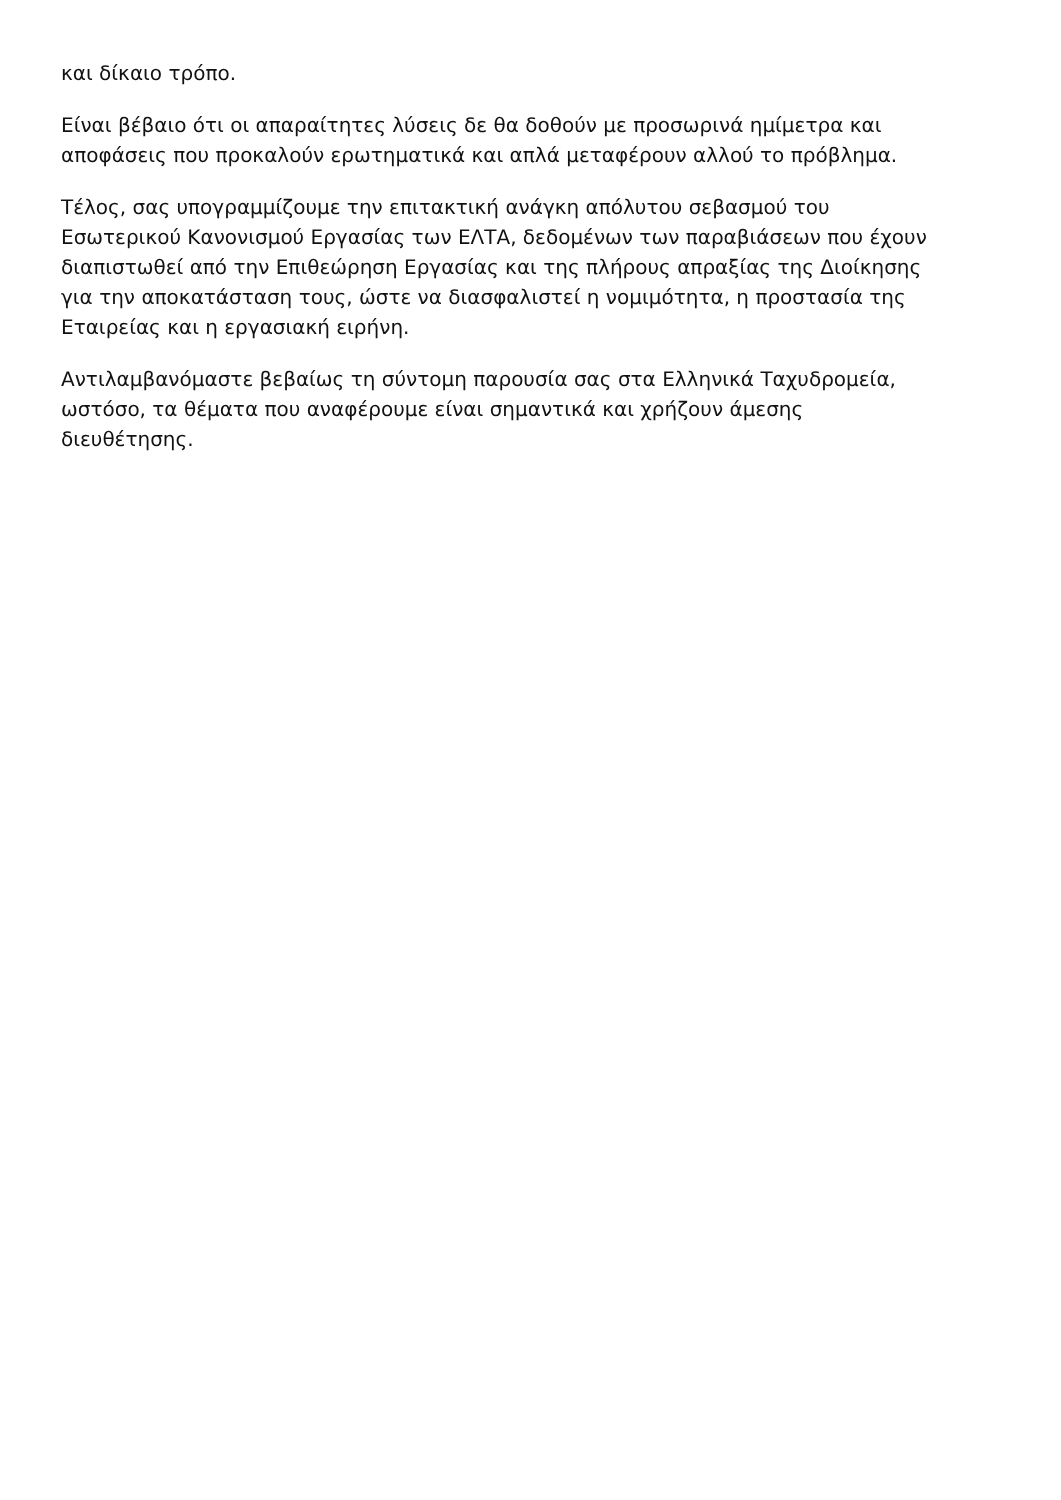και δίκαιο τρόπο.
Είναι βέβαιο ότι οι απαραίτητες λύσεις δε θα δοθούν με προσωρινά ημίμετρα και
αποφάσεις που προκαλούν ερωτηματικά και απλά μεταφέρουν αλλού το πρόβλημα.
Τέλος, σας υπογραμμίζουμε την επιτακτική ανάγκη απόλυτου σεβασμού του
Εσωτερικού Κανονισμού Εργασίας των ΕΛΤΑ, δεδομένων των παραβιάσεων που έχουν
διαπιστωθεί από την Επιθεώρηση Εργασίας και της πλήρους απραξίας της Διοίκησης
για την αποκατάσταση τους, ώστε να διασφαλιστεί η νομιμότητα, η προστασία της
Εταιρείας και η εργασιακή ειρήνη.
Αντιλαμβανόμαστε βεβαίως τη σύντομη παρουσία σας στα Ελληνικά Ταχυδρομεία,
ωστόσο, τα θέματα που αναφέρουμε είναι σημαντικά και χρήζουν άμεσης
διευθέτησης.